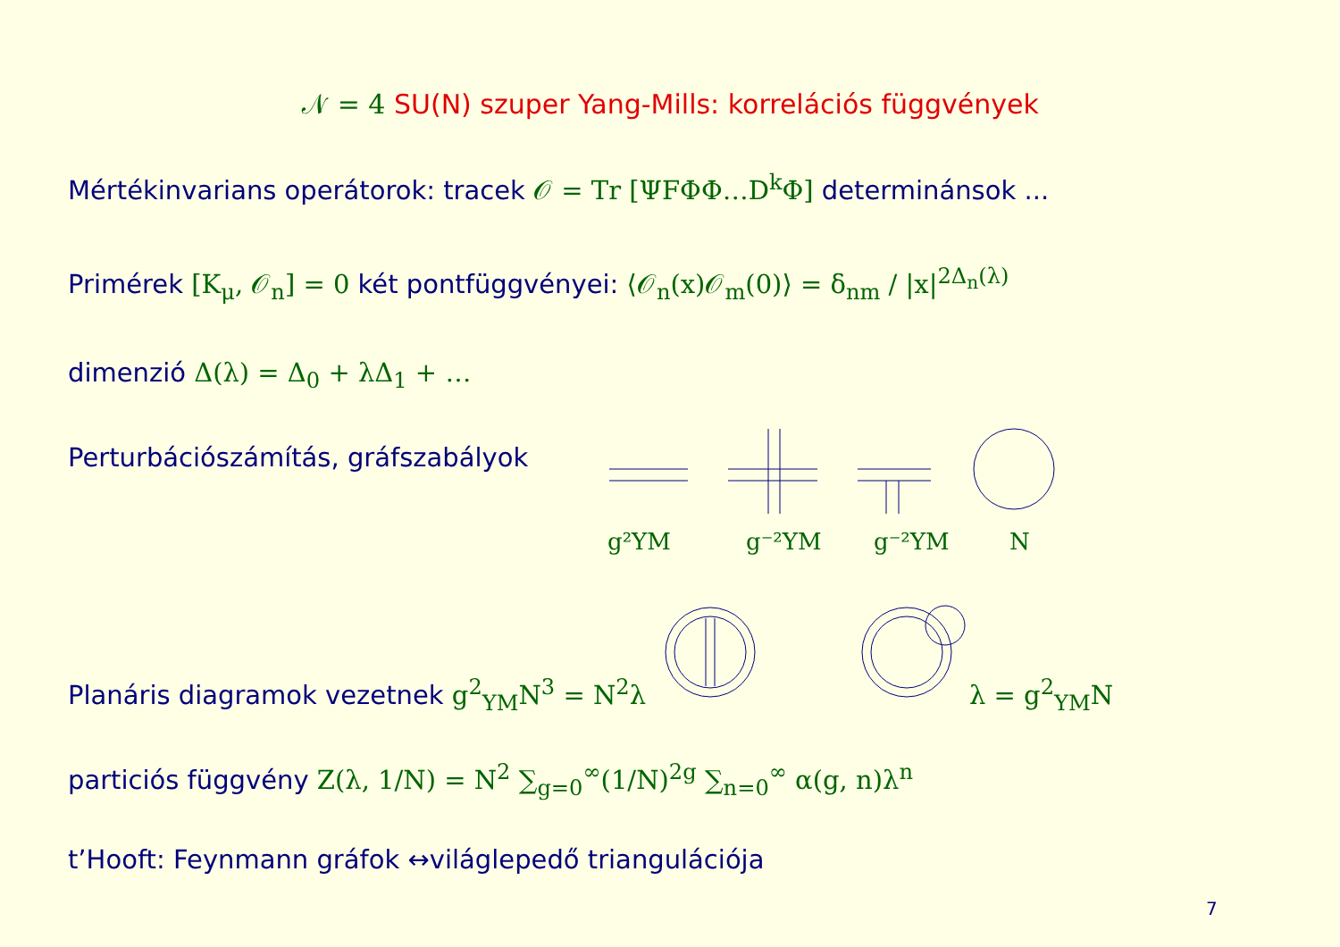𝒩 = 4 SU(N) szuper Yang-Mills: korrelációs függvények
Mértékinvarians operátorok: tracek 𝒪 = Tr [ΨFΦΦ…D<sup>k</sup>Φ] determinánsok ...
Primérek [K<sub>μ</sub>, 𝒪<sub>n</sub>] = 0 két pontfüggvényei: ⟨𝒪<sub>n</sub>(x)𝒪<sub>m</sub>(0)⟩ = δ<sub>nm</sub> / |x|<sup>2Δ<sub>n</sub>(λ)</sup>
dimenzió Δ(λ) = Δ<sub>0</sub> + λΔ<sub>1</sub> + …
Perturbációszámítás, gráfszabályok
g²YM
g⁻²YM
g⁻²YM
N
Planáris diagramok vezetnek g<sup>2</sup><sub>YM</sub>N<sup>3</sup> = N<sup>2</sup>λ
λ = g<sup>2</sup><sub>YM</sub>N
particiós függvény Z(λ, 1/N) = N<sup>2</sup> ∑<sub>g=0</sub><sup>∞</sup>(1/N)<sup>2g</sup> ∑<sub>n=0</sub><sup>∞</sup> α(g, n)λ<sup>n</sup>
t’Hooft: Feynmann gráfok ↔világlepedő triangulációja
7